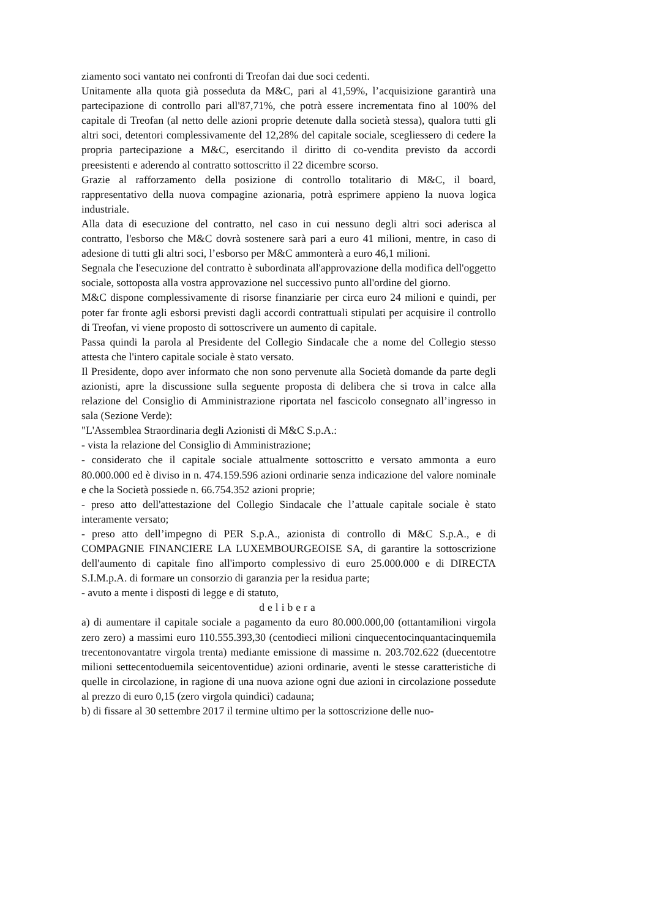ziamento soci vantato nei confronti di Treofan dai due soci cedenti.
Unitamente alla quota già posseduta da M&C, pari al 41,59%, l’acquisizione garantirà una partecipazione di controllo pari all'87,71%, che potrà essere incrementata fino al 100% del capitale di Treofan (al netto delle azioni proprie detenute dalla società stessa), qualora tutti gli altri soci, detentori complessivamente del 12,28% del capitale sociale, scegliessero di cedere la propria partecipazione a M&C, esercitando il diritto di co-vendita previsto da accordi preesistenti e aderendo al contratto sottoscritto il 22 dicembre scorso.
Grazie al rafforzamento della posizione di controllo totalitario di M&C, il board, rappresentativo della nuova compagine azionaria, potrà esprimere appieno la nuova logica industriale.
Alla data di esecuzione del contratto, nel caso in cui nessuno degli altri soci aderisca al contratto, l'esborso che M&C dovrà sostenere sarà pari a euro 41 milioni, mentre, in caso di adesione di tutti gli altri soci, l’esborso per M&C ammonterà a euro 46,1 milioni.
Segnala che l'esecuzione del contratto è subordinata all'approvazione della modifica dell'oggetto sociale, sottoposta alla vostra approvazione nel successivo punto all'ordine del giorno.
M&C dispone complessivamente di risorse finanziarie per circa euro 24 milioni e quindi, per poter far fronte agli esborsi previsti dagli accordi contrattuali stipulati per acquisire il controllo di Treofan, vi viene proposto di sottoscrivere un aumento di capitale.
Passa quindi la parola al Presidente del Collegio Sindacale che a nome del Collegio stesso attesta che l'intero capitale sociale è stato versato.
Il Presidente, dopo aver informato che non sono pervenute alla Società domande da parte degli azionisti, apre la discussione sulla seguente proposta di delibera che si trova in calce alla relazione del Consiglio di Amministrazione riportata nel fascicolo consegnato all’ingresso in sala (Sezione Verde):
"L'Assemblea Straordinaria degli Azionisti di M&C S.p.A.:
- vista la relazione del Consiglio di Amministrazione;
- considerato che il capitale sociale attualmente sottoscritto e versato ammonta a euro 80.000.000 ed è diviso in n. 474.159.596 azioni ordinarie senza indicazione del valore nominale e che la Società possiede n. 66.754.352 azioni proprie;
- preso atto dell'attestazione del Collegio Sindacale che l’attuale capitale sociale è stato interamente versato;
- preso atto dell’impegno di PER S.p.A., azionista di controllo di M&C S.p.A., e di COMPAGNIE FINANCIERE LA LUXEMBOURGEOISE SA, di garantire la sottoscrizione dell'aumento di capitale fino all'importo complessivo di euro 25.000.000 e di DIRECTA S.I.M.p.A. di formare un consorzio di garanzia per la residua parte;
- avuto a mente i disposti di legge e di statuto,
delibera
a) di aumentare il capitale sociale a pagamento da euro 80.000.000,00 (ottantamilioni virgola zero zero) a massimi euro 110.555.393,30 (centodieci milioni cinquecentocinquantacinquemila trecentonovantatre virgola trenta) mediante emissione di massime n. 203.702.622 (duecentotre milioni settecentoduemila seicentoventidue) azioni ordinarie, aventi le stesse caratteristiche di quelle in circolazione, in ragione di una nuova azione ogni due azioni in circolazione possedute al prezzo di euro 0,15 (zero virgola quindici) cadauna;
b) di fissare al 30 settembre 2017 il termine ultimo per la sottoscrizione delle nuo-